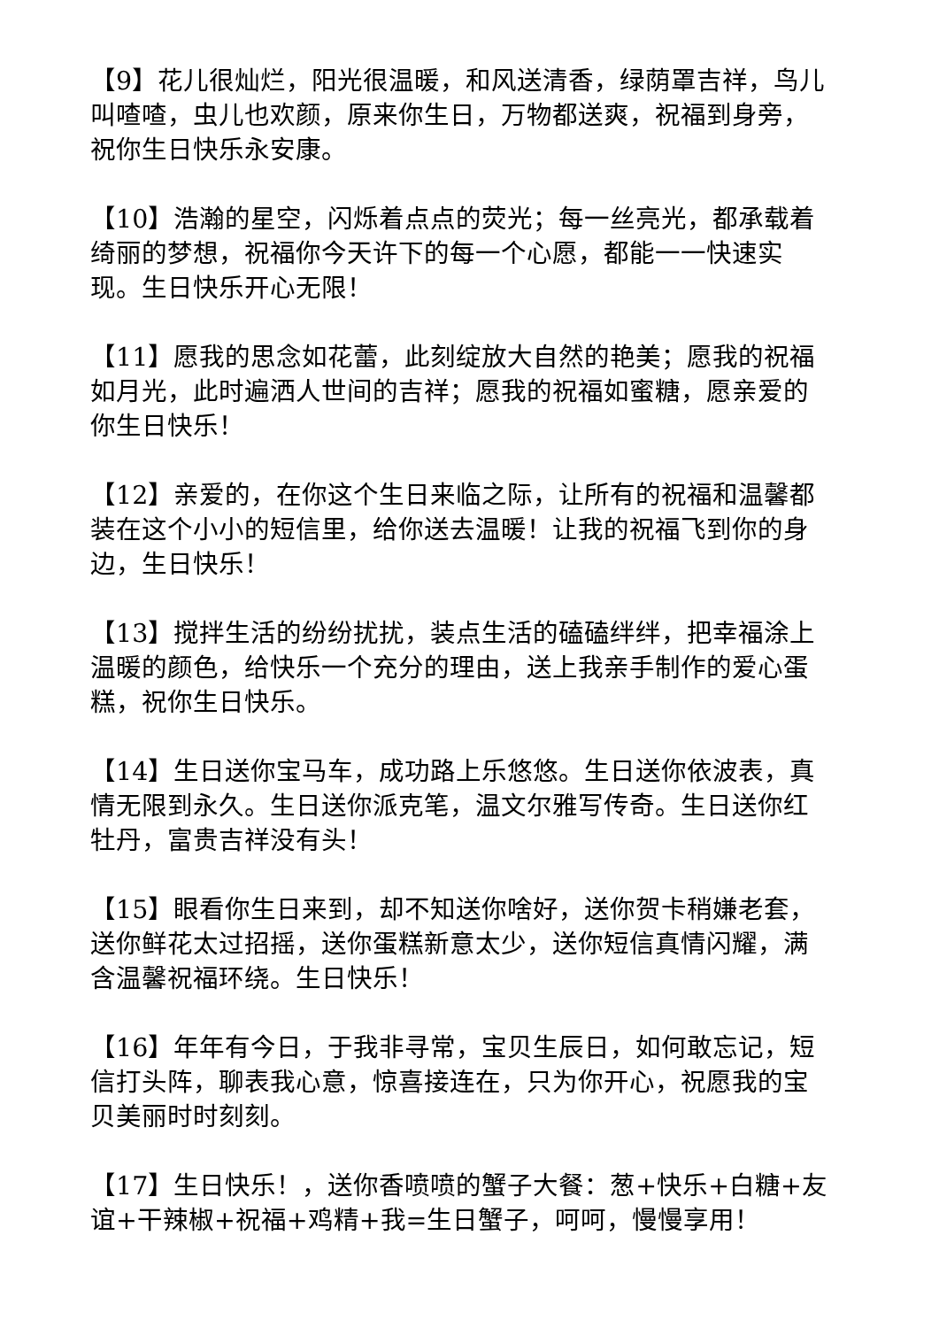【9】花儿很灿烂，阳光很温暖，和风送清香，绿荫罩吉祥，鸟儿叫喳喳，虫儿也欢颜，原来你生日，万物都送爽，祝福到身旁，祝你生日快乐永安康。
【10】浩瀚的星空，闪烁着点点的荧光；每一丝亮光，都承载着绮丽的梦想，祝福你今天许下的每一个心愿，都能一一快速实现。生日快乐开心无限！
【11】愿我的思念如花蕾，此刻绽放大自然的艳美；愿我的祝福如月光，此时遍洒人世间的吉祥；愿我的祝福如蜜糖，愿亲爱的你生日快乐！
【12】亲爱的，在你这个生日来临之际，让所有的祝福和温馨都装在这个小小的短信里，给你送去温暖！让我的祝福飞到你的身边，生日快乐！
【13】搅拌生活的纷纷扰扰，装点生活的磕磕绊绊，把幸福涂上温暖的颜色，给快乐一个充分的理由，送上我亲手制作的爱心蛋糕，祝你生日快乐。
【14】生日送你宝马车，成功路上乐悠悠。生日送你依波表，真情无限到永久。生日送你派克笔，温文尔雅写传奇。生日送你红牡丹，富贵吉祥没有头！
【15】眼看你生日来到，却不知送你啥好，送你贺卡稍嫌老套，送你鲜花太过招摇，送你蛋糕新意太少，送你短信真情闪耀，满含温馨祝福环绕。生日快乐！
【16】年年有今日，于我非寻常，宝贝生辰日，如何敢忘记，短信打头阵，聊表我心意，惊喜接连在，只为你开心，祝愿我的宝贝美丽时时刻刻。
【17】生日快乐！，送你香喷喷的蟹子大餐：葱+快乐+白糖+友谊+干辣椒+祝福+鸡精+我=生日蟹子，呵呵，慢慢享用！